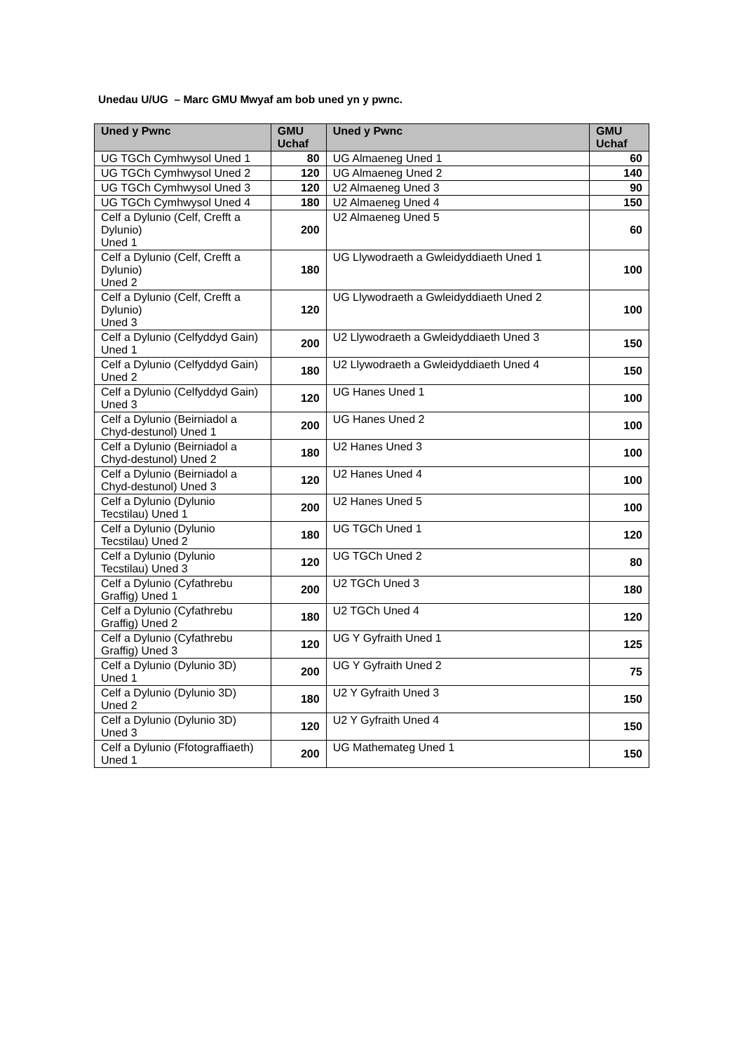Unedau U/UG – Marc GMU Mwyaf am bob uned yn y pwnc.
| Uned y Pwnc | GMU Uchaf | Uned y Pwnc | GMU Uchaf |
| --- | --- | --- | --- |
| UG TGCh Cymhwysol Uned 1 | 80 | UG Almaeneg Uned 1 | 60 |
| UG TGCh Cymhwysol Uned 2 | 120 | UG Almaeneg Uned 2 | 140 |
| UG TGCh Cymhwysol Uned 3 | 120 | U2 Almaeneg Uned 3 | 90 |
| UG TGCh Cymhwysol Uned 4 | 180 | U2 Almaeneg Uned 4 | 150 |
| Celf a Dylunio (Celf, Crefft a Dylunio) Uned 1 | 200 | U2 Almaeneg Uned 5 | 60 |
| Celf a Dylunio (Celf, Crefft a Dylunio) Uned 2 | 180 | UG Llywodraeth a Gwleidyddiaeth Uned 1 | 100 |
| Celf a Dylunio (Celf, Crefft a Dylunio) Uned 3 | 120 | UG Llywodraeth a Gwleidyddiaeth Uned 2 | 100 |
| Celf a Dylunio (Celfyddyd Gain) Uned 1 | 200 | U2 Llywodraeth a Gwleidyddiaeth Uned 3 | 150 |
| Celf a Dylunio (Celfyddyd Gain) Uned 2 | 180 | U2 Llywodraeth a Gwleidyddiaeth Uned 4 | 150 |
| Celf a Dylunio (Celfyddyd Gain) Uned 3 | 120 | UG Hanes Uned 1 | 100 |
| Celf a Dylunio (Beirniadol a Chyd-destunol) Uned 1 | 200 | UG Hanes Uned 2 | 100 |
| Celf a Dylunio (Beirniadol a Chyd-destunol) Uned 2 | 180 | U2 Hanes Uned 3 | 100 |
| Celf a Dylunio (Beirniadol a Chyd-destunol) Uned 3 | 120 | U2 Hanes Uned 4 | 100 |
| Celf a Dylunio (Dylunio Tecstilau) Uned 1 | 200 | U2 Hanes Uned 5 | 100 |
| Celf a Dylunio (Dylunio Tecstilau) Uned 2 | 180 | UG TGCh Uned 1 | 120 |
| Celf a Dylunio (Dylunio Tecstilau) Uned 3 | 120 | UG TGCh Uned 2 | 80 |
| Celf a Dylunio (Cyfathrebu Graffig) Uned 1 | 200 | U2 TGCh Uned 3 | 180 |
| Celf a Dylunio (Cyfathrebu Graffig) Uned 2 | 180 | U2 TGCh Uned 4 | 120 |
| Celf a Dylunio (Cyfathrebu Graffig) Uned 3 | 120 | UG Y Gyfraith Uned 1 | 125 |
| Celf a Dylunio (Dylunio 3D) Uned 1 | 200 | UG Y Gyfraith Uned 2 | 75 |
| Celf a Dylunio (Dylunio 3D) Uned 2 | 180 | U2 Y Gyfraith Uned 3 | 150 |
| Celf a Dylunio (Dylunio 3D) Uned 3 | 120 | U2 Y Gyfraith Uned 4 | 150 |
| Celf a Dylunio (Ffotograffiaeth) Uned 1 | 200 | UG Mathemateg Uned 1 | 150 |